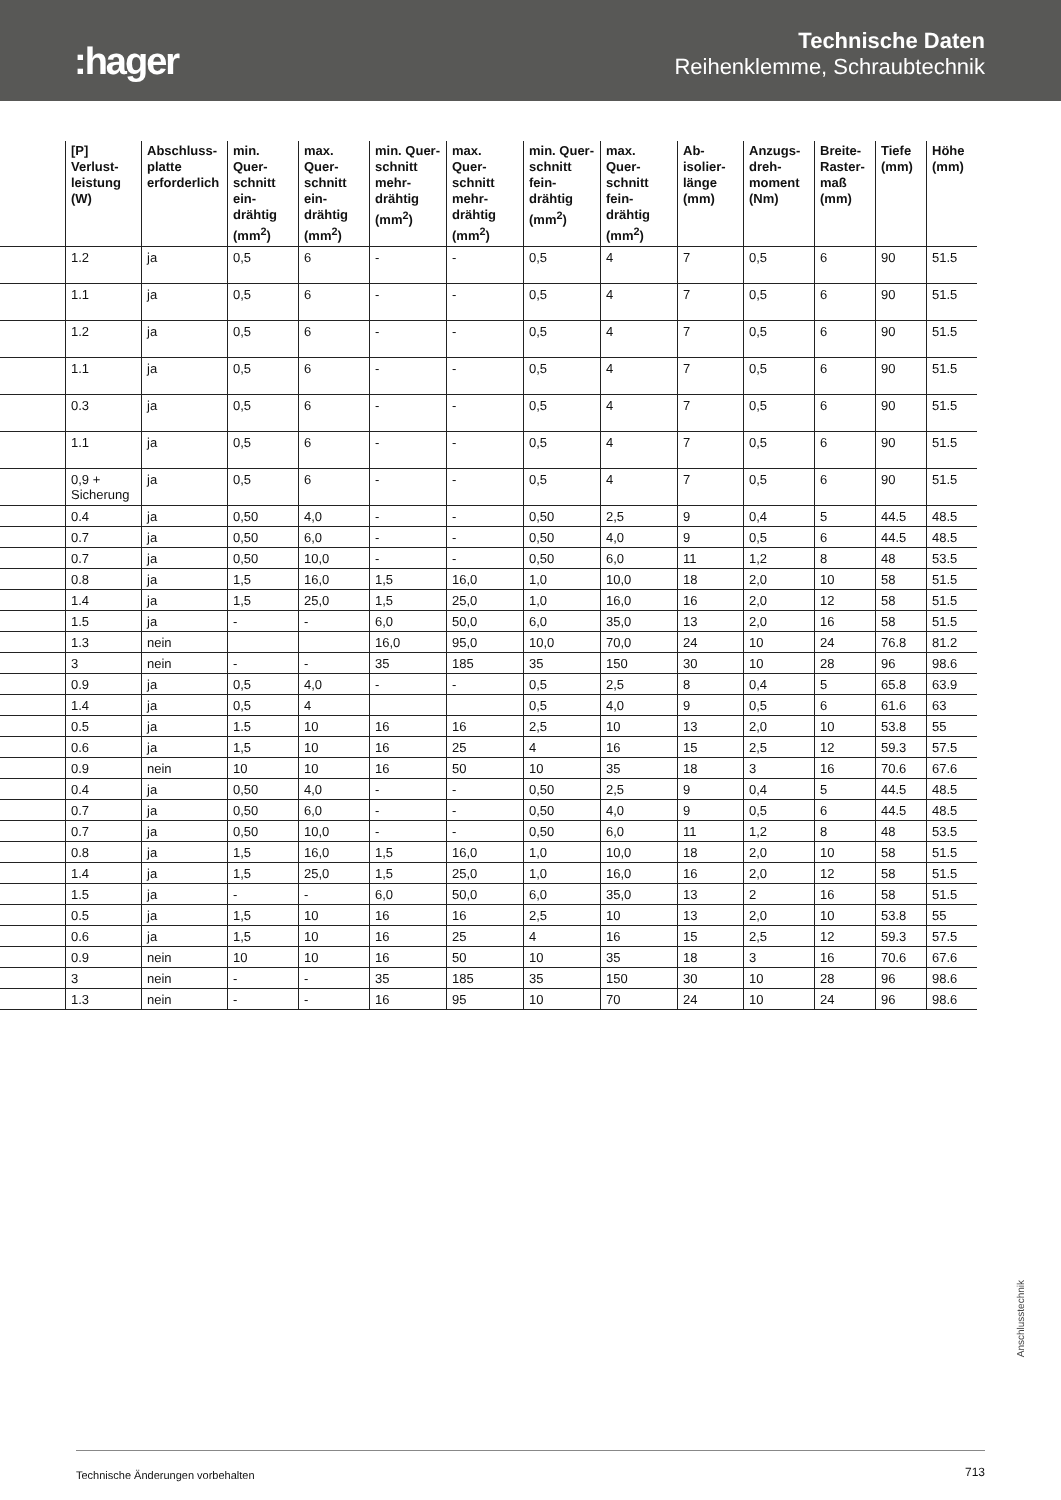:hager
Technische Daten
Reihenklemme, Schraubtechnik
| | [P] Verlust-leistung (W) | Abschluss-platte erforderlich | min. Quer-schnitt ein-drähtig (mm<sup>2</sup>) | max. Quer-schnitt ein-drähtig (mm<sup>2</sup>) | min. Quer-schnitt mehr-drähtig (mm<sup>2</sup>) | max. Quer-schnitt mehr-drähtig (mm<sup>2</sup>) | min. Quer-schnitt fein-drähtig (mm<sup>2</sup>) | max. Quer-schnitt fein-drähtig (mm<sup>2</sup>) | Ab-isolier-länge (mm) | Anzugs-dreh-moment (Nm) | Breite-Raster-maß (mm) | Tiefe (mm) | Höhe (mm) |
| --- | --- | --- | --- | --- | --- | --- | --- | --- | --- | --- | --- | --- | --- |
| | 1.2 | ja | 0,5 | 6 | - | - | 0,5 | 4 | 7 | 0,5 | 6 | 90 | 51.5 |
| | 1.1 | ja | 0,5 | 6 | - | - | 0,5 | 4 | 7 | 0,5 | 6 | 90 | 51.5 |
| | 1.2 | ja | 0,5 | 6 | - | - | 0,5 | 4 | 7 | 0,5 | 6 | 90 | 51.5 |
| | 1.1 | ja | 0,5 | 6 | - | - | 0,5 | 4 | 7 | 0,5 | 6 | 90 | 51.5 |
| | 0.3 | ja | 0,5 | 6 | - | - | 0,5 | 4 | 7 | 0,5 | 6 | 90 | 51.5 |
| | 1.1 | ja | 0,5 | 6 | - | - | 0,5 | 4 | 7 | 0,5 | 6 | 90 | 51.5 |
| | 0,9 + Sicherung | ja | 0,5 | 6 | - | - | 0,5 | 4 | 7 | 0,5 | 6 | 90 | 51.5 |
| | 0.4 | ja | 0,50 | 4,0 | - | - | 0,50 | 2,5 | 9 | 0,4 | 5 | 44.5 | 48.5 |
| | 0.7 | ja | 0,50 | 6,0 | - | - | 0,50 | 4,0 | 9 | 0,5 | 6 | 44.5 | 48.5 |
| | 0.7 | ja | 0,50 | 10,0 | - | - | 0,50 | 6,0 | 11 | 1,2 | 8 | 48 | 53.5 |
| | 0.8 | ja | 1,5 | 16,0 | 1,5 | 16,0 | 1,0 | 10,0 | 18 | 2,0 | 10 | 58 | 51.5 |
| | 1.4 | ja | 1,5 | 25,0 | 1,5 | 25,0 | 1,0 | 16,0 | 16 | 2,0 | 12 | 58 | 51.5 |
| | 1.5 | ja | - | - | 6,0 | 50,0 | 6,0 | 35,0 | 13 | 2,0 | 16 | 58 | 51.5 |
| | 1.3 | nein | | | 16,0 | 95,0 | 10,0 | 70,0 | 24 | 10 | 24 | 76.8 | 81.2 |
| | 3 | nein | - | - | 35 | 185 | 35 | 150 | 30 | 10 | 28 | 96 | 98.6 |
| | 0.9 | ja | 0,5 | 4,0 | - | - | 0,5 | 2,5 | 8 | 0,4 | 5 | 65.8 | 63.9 |
| | 1.4 | ja | 0,5 | 4 | | | 0,5 | 4,0 | 9 | 0,5 | 6 | 61.6 | 63 |
| | 0.5 | ja | 1.5 | 10 | 16 | 16 | 2,5 | 10 | 13 | 2,0 | 10 | 53.8 | 55 |
| | 0.6 | ja | 1,5 | 10 | 16 | 25 | 4 | 16 | 15 | 2,5 | 12 | 59.3 | 57.5 |
| | 0.9 | nein | 10 | 10 | 16 | 50 | 10 | 35 | 18 | 3 | 16 | 70.6 | 67.6 |
| | 0.4 | ja | 0,50 | 4,0 | - | - | 0,50 | 2,5 | 9 | 0,4 | 5 | 44.5 | 48.5 |
| | 0.7 | ja | 0,50 | 6,0 | - | - | 0,50 | 4,0 | 9 | 0,5 | 6 | 44.5 | 48.5 |
| | 0.7 | ja | 0,50 | 10,0 | - | - | 0,50 | 6,0 | 11 | 1,2 | 8 | 48 | 53.5 |
| | 0.8 | ja | 1,5 | 16,0 | 1,5 | 16,0 | 1,0 | 10,0 | 18 | 2,0 | 10 | 58 | 51.5 |
| | 1.4 | ja | 1,5 | 25,0 | 1,5 | 25,0 | 1,0 | 16,0 | 16 | 2,0 | 12 | 58 | 51.5 |
| | 1.5 | ja | - | - | 6,0 | 50,0 | 6,0 | 35,0 | 13 | 2 | 16 | 58 | 51.5 |
| | 0.5 | ja | 1,5 | 10 | 16 | 16 | 2,5 | 10 | 13 | 2,0 | 10 | 53.8 | 55 |
| | 0.6 | ja | 1,5 | 10 | 16 | 25 | 4 | 16 | 15 | 2,5 | 12 | 59.3 | 57.5 |
| | 0.9 | nein | 10 | 10 | 16 | 50 | 10 | 35 | 18 | 3 | 16 | 70.6 | 67.6 |
| | 3 | nein | - | - | 35 | 185 | 35 | 150 | 30 | 10 | 28 | 96 | 98.6 |
| | 1.3 | nein | - | - | 16 | 95 | 10 | 70 | 24 | 10 | 24 | 96 | 98.6 |
Anschlusstechnik
Technische Änderungen vorbehalten 713